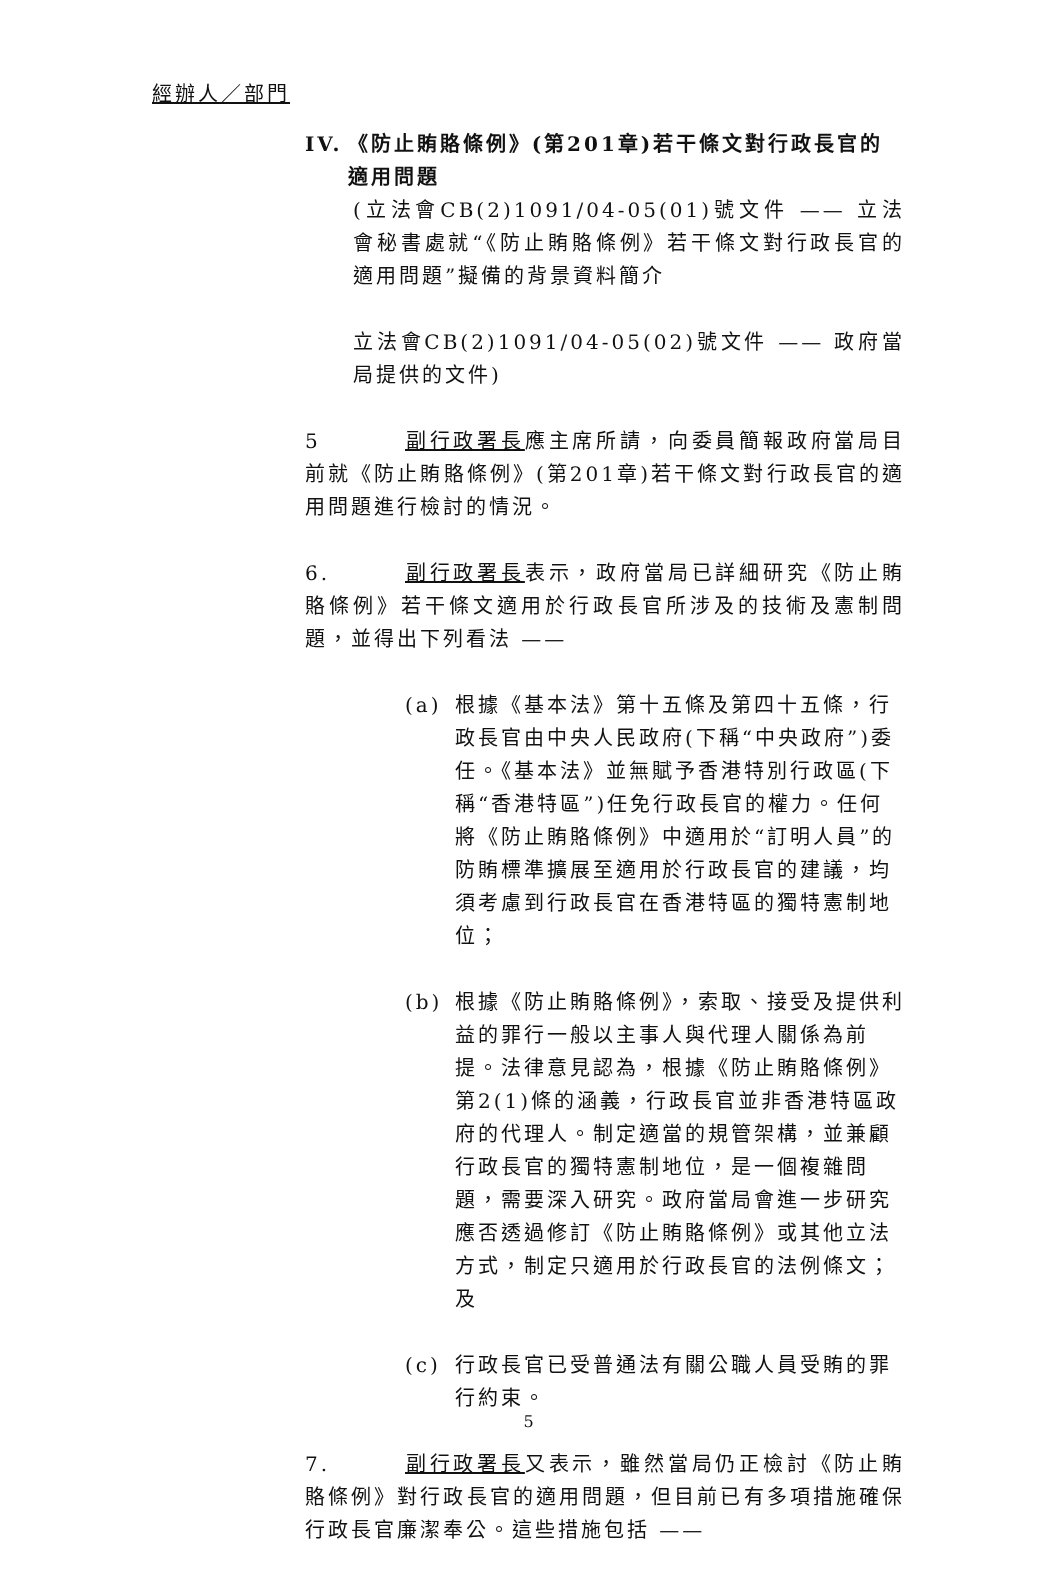經辦人／部門
IV. 《防止賄賂條例》(第201章)若干條文對行政長官的適用問題
(立法會CB(2)1091/04-05(01)號文件 —— 立法會秘書處就“《防止賄賂條例》若干條文對行政長官的適用問題”擬備的背景資料簡介
立法會CB(2)1091/04-05(02)號文件 —— 政府當局提供的文件)
5 副行政署長應主席所請，向委員簡報政府當局目前就《防止賄賂條例》(第201章)若干條文對行政長官的適用問題進行檢討的情況。
6. 副行政署長表示，政府當局已詳細研究《防止賄賂條例》若干條文適用於行政長官所涉及的技術及憲制問題，並得出下列看法 ——
(a) 根據《基本法》第十五條及第四十五條，行政長官由中央人民政府(下稱“中央政府”)委任。《基本法》並無賦予香港特別行政區(下稱“香港特區”)任免行政長官的權力。任何將《防止賄賂條例》中適用於“訂明人員”的防賄標準擴展至適用於行政長官的建議，均須考慮到行政長官在香港特區的獨特憲制地位；
(b) 根據《防止賄賂條例》，索取、接受及提供利益的罪行一般以主事人與代理人關係為前提。法律意見認為，根據《防止賄賂條例》第2(1)條的涵義，行政長官並非香港特區政府的代理人。制定適當的規管架構，並兼顧行政長官的獨特憲制地位，是一個複雜問題，需要深入研究。政府當局會進一步研究應否透過修訂《防止賄賂條例》或其他立法方式，制定只適用於行政長官的法例條文；及
(c) 行政長官已受普通法有關公職人員受賄的罪行約束。
7. 副行政署長又表示，雖然當局仍正檢討《防止賄賂條例》對行政長官的適用問題，但目前已有多項措施確保行政長官廉潔奉公。這些措施包括 ——
5